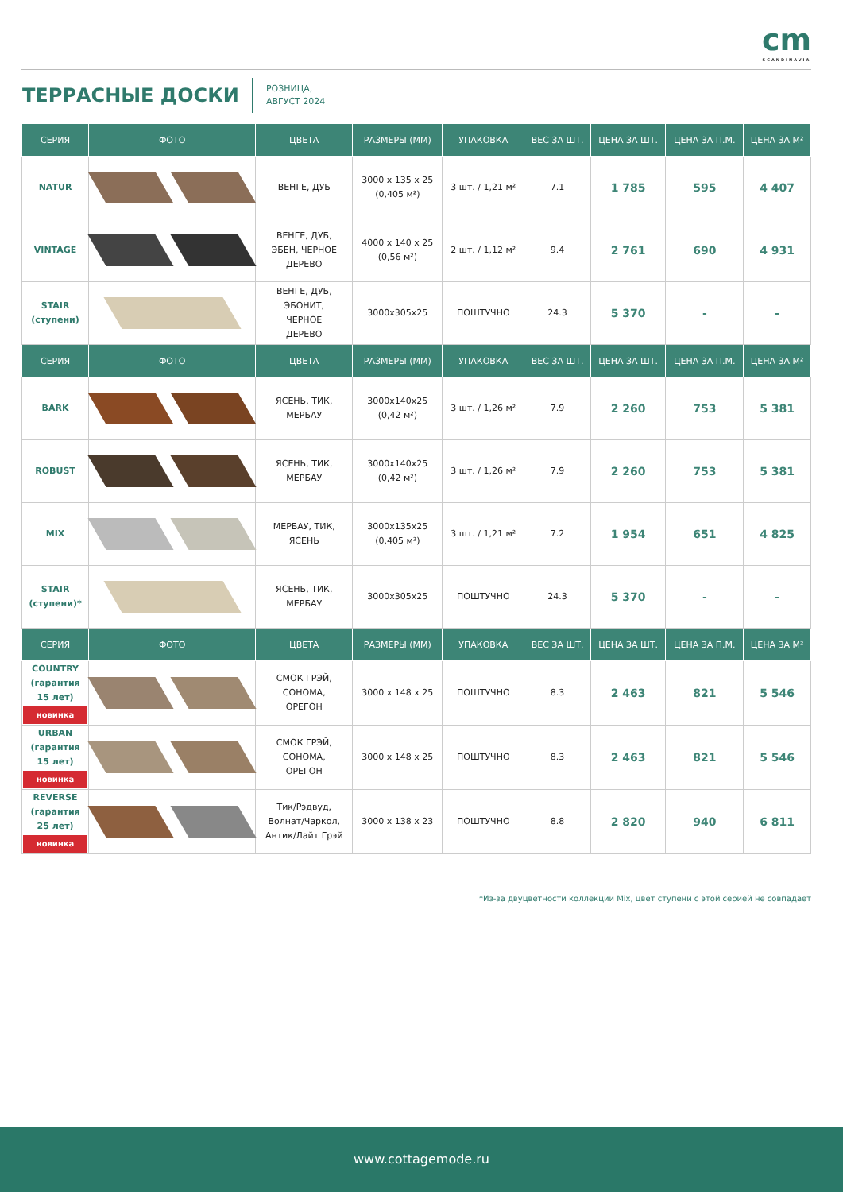cm
SCANDINAVIA
ТЕРРАСНЫЕ ДОСКИ
РОЗНИЦА,
АВГУСТ 2024
| СЕРИЯ | ФОТО | ЦВЕТА | РАЗМЕРЫ (ММ) | УПАКОВКА | ВЕС ЗА ШТ. | ЦЕНА ЗА ШТ. | ЦЕНА ЗА П.М. | ЦЕНА ЗА М² |
| --- | --- | --- | --- | --- | --- | --- | --- | --- |
| NATUR | | ВЕНГЕ, ДУБ | 3000 x 135 x 25 (0,405 м²) | 3 шт. / 1,21 м² | 7.1 | 1 785 | 595 | 4 407 |
| VINTAGE | | ВЕНГЕ, ДУБ, ЭБЕН, ЧЕРНОЕ ДЕРЕВО | 4000 x 140 x 25 (0,56 м²) | 2 шт. / 1,12 м² | 9.4 | 2 761 | 690 | 4 931 |
| STAIR (ступени) | | ВЕНГЕ, ДУБ, ЭБОНИТ, ЧЕРНОЕ ДЕРЕВО | 3000x305x25 | ПОШТУЧНО | 24.3 | 5 370 | - | - |
| СЕРИЯ | ФОТО | ЦВЕТА | РАЗМЕРЫ (ММ) | УПАКОВКА | ВЕС ЗА ШТ. | ЦЕНА ЗА ШТ. | ЦЕНА ЗА П.М. | ЦЕНА ЗА М² |
| BARK | | ЯСЕНЬ, ТИК, МЕРБАУ | 3000x140x25 (0,42 м²) | 3 шт. / 1,26 м² | 7.9 | 2 260 | 753 | 5 381 |
| ROBUST | | ЯСЕНЬ, ТИК, МЕРБАУ | 3000x140x25 (0,42 м²) | 3 шт. / 1,26 м² | 7.9 | 2 260 | 753 | 5 381 |
| MIX | | МЕРБАУ, ТИК, ЯСЕНЬ | 3000x135x25 (0,405 м²) | 3 шт. / 1,21 м² | 7.2 | 1 954 | 651 | 4 825 |
| STAIR (ступени)* | | ЯСЕНЬ, ТИК, МЕРБАУ | 3000x305x25 | ПОШТУЧНО | 24.3 | 5 370 | - | - |
| СЕРИЯ | ФОТО | ЦВЕТА | РАЗМЕРЫ (ММ) | УПАКОВКА | ВЕС ЗА ШТ. | ЦЕНА ЗА ШТ. | ЦЕНА ЗА П.М. | ЦЕНА ЗА М² |
| COUNTRY (гарантия 15 лет) новинка | | СМОК ГРЭЙ, СОНОМА, ОРЕГОН | 3000 x 148 x 25 | ПОШТУЧНО | 8.3 | 2 463 | 821 | 5 546 |
| URBAN (гарантия 15 лет) новинка | | СМОК ГРЭЙ, СОНОМА, ОРЕГОН | 3000 x 148 x 25 | ПОШТУЧНО | 8.3 | 2 463 | 821 | 5 546 |
| REVERSE (гарантия 25 лет) новинка | | Тик/Рэдвуд, Волнат/Чаркол, Антик/Лайт Грэй | 3000 x 138 x 23 | ПОШТУЧНО | 8.8 | 2 820 | 940 | 6 811 |
*Из-за двуцветности коллекции Mix, цвет ступени с этой серией не совпадает
www.cottagemode.ru